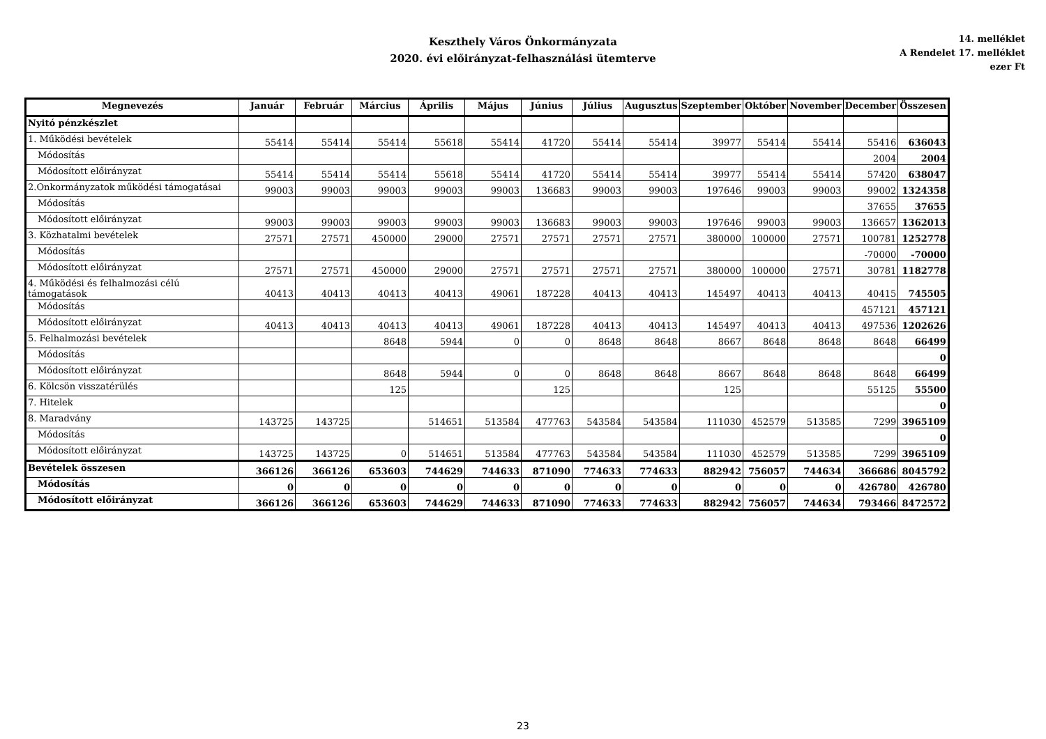Keszthely Város Önkormányzata
2020. évi előirányzat-felhasználási ütemterve
14. melléklet
A Rendelet 17. melléklet
ezer Ft
| Megnevezés | Január | Február | Március | Április | Május | Június | Július | Augusztus | Szeptember | Október | November | December | Összesen |
| --- | --- | --- | --- | --- | --- | --- | --- | --- | --- | --- | --- | --- | --- |
| Nyitó pénzkészlet | | | | | | | | | | | | | |
| 1. Működési bevételek | 55414 | 55414 | 55414 | 55618 | 55414 | 41720 | 55414 | 55414 | 39977 | 55414 | 55414 | 55416 | 636043 |
| Módosítás | | | | | | | | | | | | 2004 | 2004 |
| Módosított előirányzat | 55414 | 55414 | 55414 | 55618 | 55414 | 41720 | 55414 | 55414 | 39977 | 55414 | 55414 | 57420 | 638047 |
| 2.Onkormányzatok működési támogatásai | 99003 | 99003 | 99003 | 99003 | 99003 | 136683 | 99003 | 99003 | 197646 | 99003 | 99003 | 99002 | 1324358 |
| Módosítás | | | | | | | | | | | | 37655 | 37655 |
| Módosított előirányzat | 99003 | 99003 | 99003 | 99003 | 99003 | 136683 | 99003 | 99003 | 197646 | 99003 | 99003 | 136657 | 1362013 |
| 3. Közhatalmi bevételek | 27571 | 27571 | 450000 | 29000 | 27571 | 27571 | 27571 | 27571 | 380000 | 100000 | 27571 | 100781 | 1252778 |
| Módosítás | | | | | | | | | | | | -70000 | -70000 |
| Módosított előirányzat | 27571 | 27571 | 450000 | 29000 | 27571 | 27571 | 27571 | 27571 | 380000 | 100000 | 27571 | 30781 | 1182778 |
| 4. Működési és felhalmozási célú támogatások | 40413 | 40413 | 40413 | 40413 | 49061 | 187228 | 40413 | 40413 | 145497 | 40413 | 40413 | 40415 | 745505 |
| Módosítás | | | | | | | | | | | | 457121 | 457121 |
| Módosított előirányzat | 40413 | 40413 | 40413 | 40413 | 49061 | 187228 | 40413 | 40413 | 145497 | 40413 | 40413 | 497536 | 1202626 |
| 5. Felhalmozási bevételek | | | 8648 | 5944 | 0 | 0 | 8648 | 8648 | 8667 | 8648 | 8648 | 8648 | 66499 |
| Módosítás | | | | | | | | | | | | | 0 |
| Módosított előirányzat | | | 8648 | 5944 | 0 | 0 | 8648 | 8648 | 8667 | 8648 | 8648 | 8648 | 66499 |
| 6. Kölcsön visszatérülés | | | 125 | | | 125 | | | 125 | | | 55125 | 55500 |
| 7. Hitelek | | | | | | | | | | | | | 0 |
| 8. Maradvány | 143725 | 143725 | | 514651 | 513584 | 477763 | 543584 | 543584 | 111030 | 452579 | 513585 | 7299 | 3965109 |
| Módosítás | | | | | | | | | | | | | 0 |
| Módosított előirányzat | 143725 | 143725 | 0 | 514651 | 513584 | 477763 | 543584 | 543584 | 111030 | 452579 | 513585 | 7299 | 3965109 |
| Bevételek összesen | 366126 | 366126 | 653603 | 744629 | 744633 | 871090 | 774633 | 774633 | 882942 | 756057 | 744634 | 366686 | 8045792 |
| Módosítás | 0 | 0 | 0 | 0 | 0 | 0 | 0 | 0 | 0 | 0 | 0 | 426780 | 426780 |
| Módosított előirányzat | 366126 | 366126 | 653603 | 744629 | 744633 | 871090 | 774633 | 774633 | 882942 | 756057 | 744634 | 793466 | 8472572 |
23